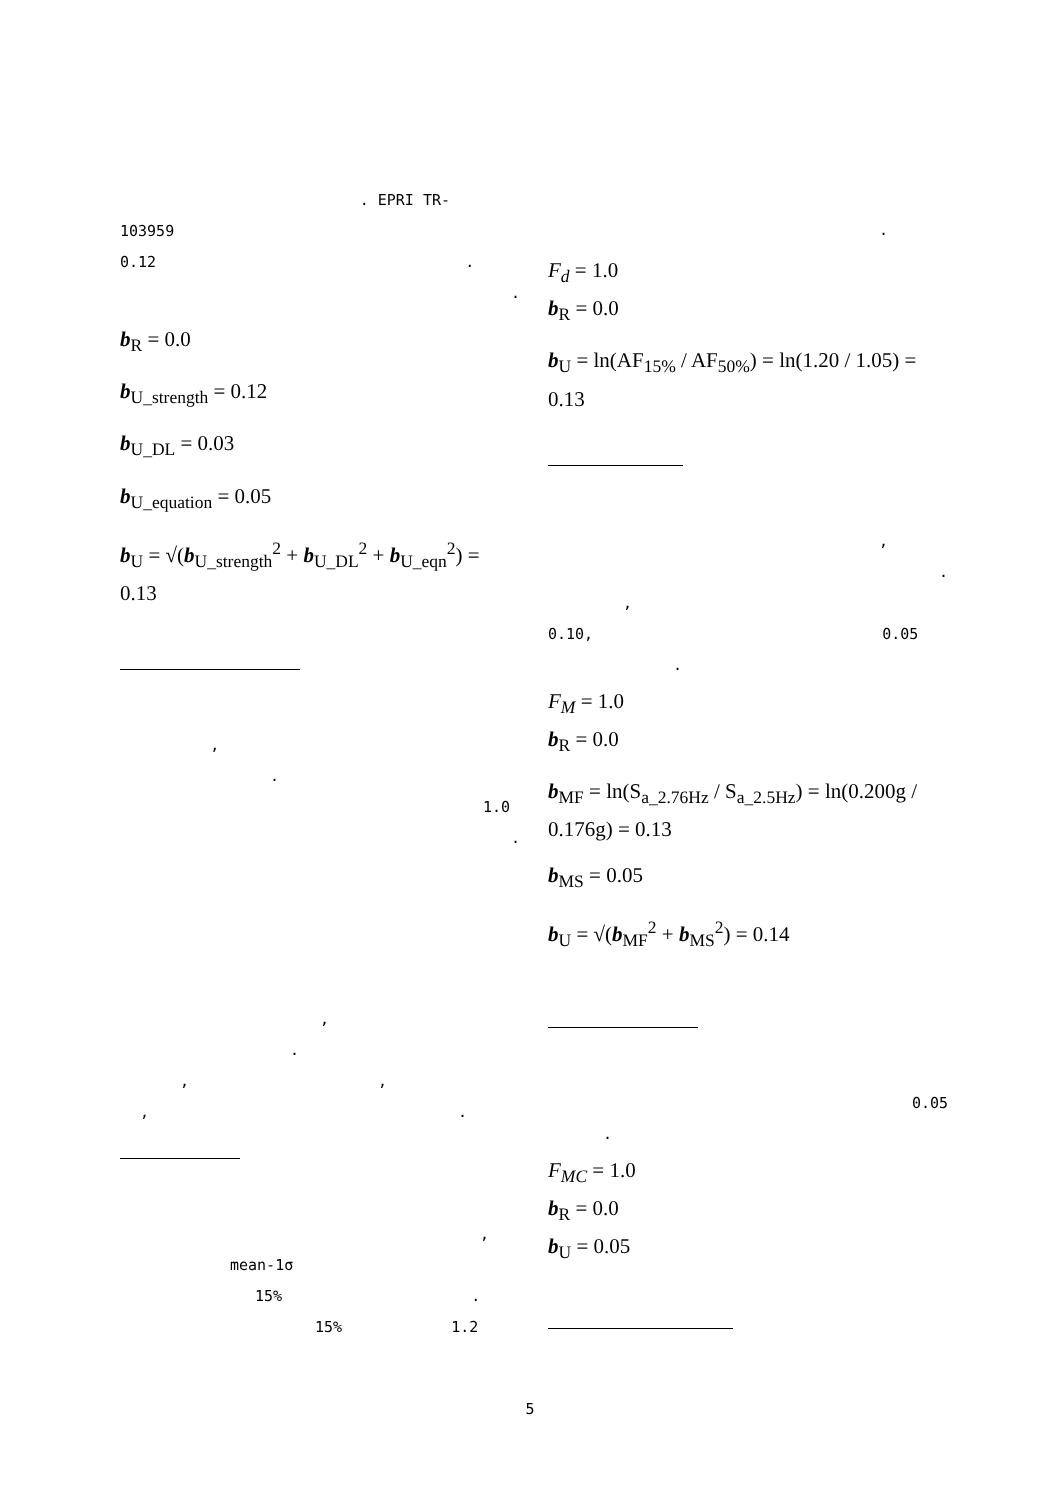. EPRI TR-
103959
0.12 .
.
b<sub>R</sub> = 0.0
b<sub>U_strength</sub> = 0.12
b<sub>U_DL</sub> = 0.03
b<sub>U_equation</sub> = 0.05
b<sub>U</sub> = √(b<sub>U_strength</sub><sup>2</sup> + b<sub>U_DL</sub><sup>2</sup> + b<sub>U_eqn</sub><sup>2</sup>) = 0.13
,
.
1.0
.
,
.
, ,
, .
,
mean-1σ
15% .
15% 1.2
.
F<sub>d</sub> = 1.0
b<sub>R</sub> = 0.0
b<sub>U</sub> = ln(AF<sub>15%</sub> / AF<sub>50%</sub>) = ln(1.20 / 1.05) = 0.13
,
.
,
0.10, 0.05
.
F<sub>M</sub> = 1.0
b<sub>R</sub> = 0.0
b<sub>MF</sub> = ln(S<sub>a_2.76Hz</sub> / S<sub>a_2.5Hz</sub>) = ln(0.200g / 0.176g) = 0.13
b<sub>MS</sub> = 0.05
b<sub>U</sub> = √(b<sub>MF</sub><sup>2</sup> + b<sub>MS</sub><sup>2</sup>) = 0.14
0.05
.
F<sub>MC</sub> = 1.0
b<sub>R</sub> = 0.0
b<sub>U</sub> = 0.05
5